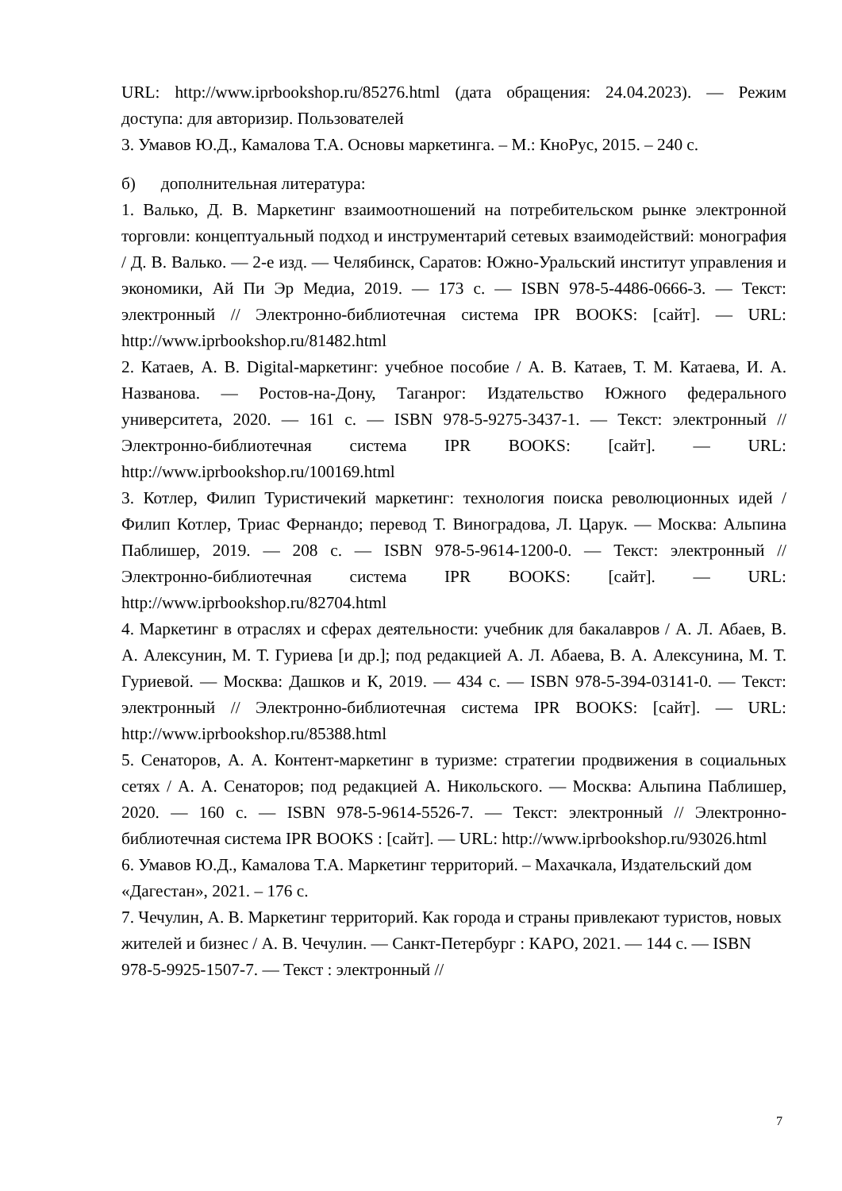URL: http://www.iprbookshop.ru/85276.html (дата обращения: 24.04.2023). — Режим доступа: для авторизир. Пользователей
3. Умавов Ю.Д., Камалова Т.А. Основы маркетинга. – М.: КноРус, 2015. – 240 с.
б) дополнительная литература:
1. Валько, Д. В. Маркетинг взаимоотношений на потребительском рынке электронной торговли: концептуальный подход и инструментарий сетевых взаимодействий: монография / Д. В. Валько. — 2-е изд. — Челябинск, Саратов: Южно-Уральский институт управления и экономики, Ай Пи Эр Медиа, 2019. — 173 с. — ISBN 978-5-4486-0666-3. — Текст: электронный // Электронно-библиотечная система IPR BOOKS: [сайт]. — URL: http://www.iprbookshop.ru/81482.html
2. Катаев, А. В. Digital-маркетинг: учебное пособие / А. В. Катаев, Т. М. Катаева, И. А. Названова. — Ростов-на-Дону, Таганрог: Издательство Южного федерального университета, 2020. — 161 с. — ISBN 978-5-9275-3437-1. — Текст: электронный // Электронно-библиотечная система IPR BOOKS: [сайт]. — URL: http://www.iprbookshop.ru/100169.html
3. Котлер, Филип Туристичекий маркетинг: технология поиска революционных идей / Филип Котлер, Триас Фернандо; перевод Т. Виноградова, Л. Царук. — Москва: Альпина Паблишер, 2019. — 208 с. — ISBN 978-5-9614-1200-0. — Текст: электронный // Электронно-библиотечная система IPR BOOKS: [сайт]. — URL: http://www.iprbookshop.ru/82704.html
4. Маркетинг в отраслях и сферах деятельности: учебник для бакалавров / А. Л. Абаев, В. А. Алексунин, М. Т. Гуриева [и др.]; под редакцией А. Л. Абаева, В. А. Алексунина, М. Т. Гуриевой. — Москва: Дашков и К, 2019. — 434 с. — ISBN 978-5-394-03141-0. — Текст: электронный // Электронно-библиотечная система IPR BOOKS: [сайт]. — URL: http://www.iprbookshop.ru/85388.html
5. Сенаторов, А. А. Контент-маркетинг в туризме: стратегии продвижения в социальных сетях / А. А. Сенаторов; под редакцией А. Никольского. — Москва: Альпина Паблишер, 2020. — 160 с. — ISBN 978-5-9614-5526-7. — Текст: электронный // Электронно-библиотечная система IPR BOOKS : [сайт]. — URL: http://www.iprbookshop.ru/93026.html
6. Умавов Ю.Д., Камалова Т.А. Маркетинг территорий. – Махачкала, Издательский дом «Дагестан», 2021. – 176 с.
7. Чечулин, А. В. Маркетинг территорий. Как города и страны привлекают туристов, новых жителей и бизнес / А. В. Чечулин. — Санкт-Петербург : КАРО, 2021. — 144 с. — ISBN 978-5-9925-1507-7. — Текст : электронный //
7